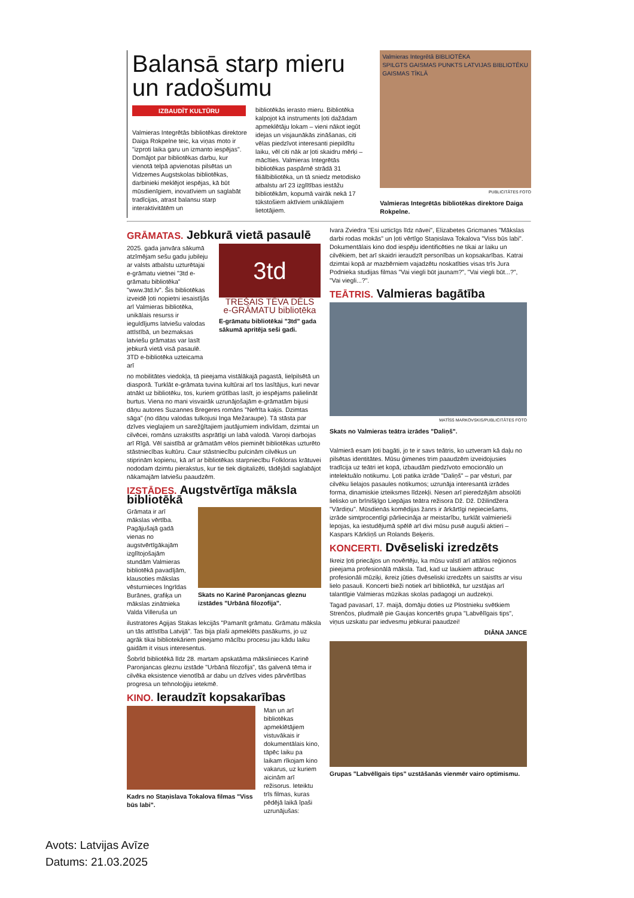Balansā starp mieru un radošumu
IZBAUDĪT KULTŪRU
Valmieras Integrētās bibliotēkas direktore Daiga Rokpelne teic, ka viņas moto ir "izproti laika garu un izmanto iespējas". Domājot par bibliotēkas darbu, kur vienotā telpā apvienotas pilsētas un Vidzemes Augstskolas bibliotēkas, darbinieki meklējot iespējas, kā būt mūsdienīgiem, inovatīviem un saglabāt tradīcijas, atrast balansu starp interaktivitātēm un
bibliotēkās ierasto mieru. Bibliotēka kalpojot kā instruments ļoti dažādam apmeklētāju lokam – vieni nākot iegūt idejas un visjaunākās zināšanas, citi vēlas piedzīvot interesanti piepildītu laiku, vēl citi nāk ar ļoti skaidru mērķi – mācīties. Valmieras Integrētās bibliotēkas paspārnē strādā 31 filiālbibliotēka, un tā sniedz metodisko atbalstu arī 23 izglītības iestāžu bibliotēkām, kopumā vairāk nekā 17 tūkstošiem aktīviem unikālajiem lietotājiem.
Valmieras Integrētā BIBLIOTĒKA
SPILGTS GAISMAS PUNKTS LATVIJAS BIBLIOTĒKU GAISMAS TĪKLĀ
PUBLICITĀTES FOTO
Valmieras Integrētās bibliotēkas direktore Daiga Rokpelne.
GRĀMATAS. Jebkurā vietā pasaulē
2025. gada janvāra sākumā atzīmējam sešu gadu jubileju ar valsts atbalstu uzturētajai e-grāmatu vietnei "3td e-grāmatu bibliotēka" "www.3td.lv". Šis bibliotēkas izveidē ļoti nopietni iesaistījās arī Valmieras bibliotēka, unikālais resurss ir ieguldījums latviešu valodas attīstībā, un bezmaksas latviešu grāmatas var lasīt jebkurā vietā visā pasaulē. 3TD e-bibliotēka uzteicama arī
3td
TREŠAIS TĒVA DĒLS
e-GRĀMATU bibliotēka
E-grāmatu bibliotēkai "3td" gada sākumā apritēja seši gadi.
no mobilitātes viedokļa, tā pieejama vistālākajā pagastā, lielpilsētā un diasporā. Turklāt e-grāmata tuvina kultūrai arī tos lasītājus, kuri nevar atnākt uz bibliotēku, tos, kuriem grūtības lasīt, jo iespējams palielināt burtus. Viena no mani visvairāk uzrunājošajām e-grāmatām bijusi dāņu autores Suzannes Bregeres romāns "Nefrīta kaķis. Dzimtas sāga" (no dāņu valodas tulkojusi Inga Mežaraupe). Tā stāsta par dzīves vieglajiem un sarežģītajiem jautājumiem indivīdam, dzimtai un cilvēcei, romāns uzrakstīts asprātīgi un labā valodā. Varoņi darbojas arī Rīgā. Vēl saistībā ar grāmatām vēlos pieminēt bibliotēkas uzturēto stāstniecības kultūru. Caur stāstniecību pulcinām cilvēkus un stiprinām kopienu, kā arī ar bibliotēkas starpniecību Folkloras krātuvei nododam dzimtu pierakstus, kur tie tiek digitalizēti, tādējādi saglabājot nākamajām latviešu paaudzēm.
IZSTĀDES. Augstvērtīga māksla bibliotēkā
Grāmata ir arī mākslas vērtība. Pagājušajā gadā vienas no augstvērtīgākajām izglītojošajām stundām Valmieras bibliotēkā pavadījām, klausoties mākslas vēsturnieces Ingrīdas Burānes, grafiķa un mākslas zinātnieka Valda Villeruša un
Skats no Karinē Paronjancas gleznu izstādes "Urbānā filozofija".
ilustratores Agijas Stakas lekcijās "Pamanīt grāmatu. Grāmatu māksla un tās attīstība Latvijā". Tas bija plaši apmeklēts pasākums, jo uz agrāk tikai bibliotekāriem pieejamo mācību procesu jau kādu laiku gaidām it visus interesentus.
Šobrīd bibliotēkā līdz 28. martam apskatāma mākslinieces Karinē Paronjancas gleznu izstāde "Urbānā filozofija", tās galvenā tēma ir cilvēka eksistence vienotībā ar dabu un dzīves vides pārvērtības progresa un tehnoloģiju ietekmē.
KINO. Ieraudzīt kopsakarības
Kadrs no Staņislava Tokalova filmas "Viss būs labi".
Man un arī bibliotēkas apmeklētājiem vistuvākais ir dokumentālais kino, tāpēc laiku pa laikam rīkojam kino vakarus, uz kuriem aicinām arī režisorus. Ieteiktu trīs filmas, kuras pēdējā laikā īpaši uzrunājušas:
Ivara Zviedra "Esi uzticīgs līdz nāvei", Elizabetes Gricmanes "Mākslas darbi rodas mokās" un ļoti vērtīgo Staņislava Tokalova "Viss būs labi". Dokumentālais kino dod iespēju identificēties ne tikai ar laiku un cilvēkiem, bet arī skaidri ieraudzīt personības un kopsakarības. Katrai dzimtai kopā ar mazbērniem vajadzētu noskatīties visas trīs Jura Podnieka studijas filmas "Vai viegli būt jaunam?", "Vai viegli būt...?", "Vai viegli...?".
TEĀTRIS. Valmieras bagātība
MATĪSS MARKOVSKIS/PUBLICITĀTES FOTO
Skats no Valmieras teātra izrādes "Daliņš".
Valmierā esam ļoti bagāti, jo te ir savs teātris, ko uztveram kā daļu no pilsētas identitātes. Mūsu ģimenes trim paaudzēm izveidojusies tradīcija uz teātri iet kopā, izbaudām piedzīvoto emocionālo un intelektuālo notikumu. Ļoti patika izrāde "Daliņš" – par vēsturi, par cilvēku lielajos pasaules notikumos; uzrunāja interesantā izrādes forma, dinamiskie izteiksmes līdzekļi. Nesen arī pieredzējām absolūti lielisko un brīnišķīgo Liepājas teātra režisora Dž. Dž. Džilindžera "Vārdiņu". Mūsdienās komēdijas žanrs ir ārkārtīgi nepieciešams, izrāde simtprocentīgi pārliecināja ar meistarību, turklāt valmierieši lepojas, ka iestudējumā spēlē arī divi mūsu pusē auguši aktieri – Kaspars Kārkliņš un Rolands Beķeris.
KONCERTI. Dvēseliski izredzēts
Ikreiz ļoti priecājos un novērtēju, ka mūsu valstī arī attālos reģionos pieejama profesionālā māksla. Tad, kad uz laukiem atbrauc profesionāli mūziķi, ikreiz jūties dvēseliski izredzēts un saistīts ar visu lielo pasauli. Koncerti bieži notiek arī bibliotēkā, tur uzstājas arī talantīgie Valmieras mūzikas skolas padagogi un audzekņi.
Tagad pavasarī, 17. maijā, domāju doties uz Plostnieku svētkiem Strenčos, pludmalē pie Gaujas koncertēs grupa "Labvēlīgais tips", viņus uzskatu par iedvesmu jebkurai paaudzei!
DIĀNA JANCE
Grupas "Labvēlīgais tips" uzstāšanās vienmēr vairo optimismu.
Avots: Latvijas Avīze
Datums: 21.03.2025